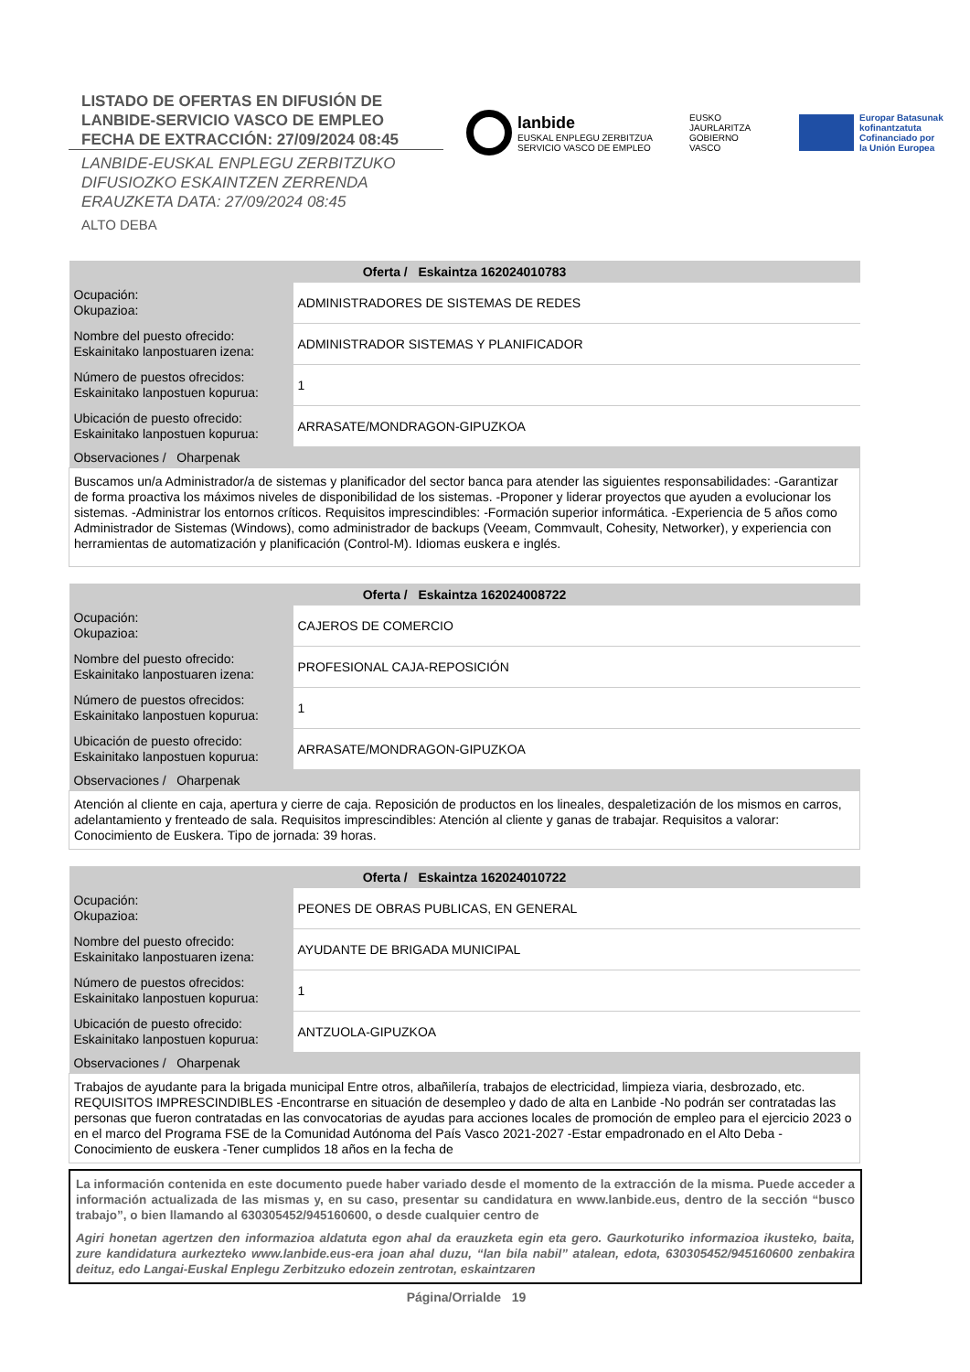LISTADO DE OFERTAS EN DIFUSIÓN DE
LANBIDE-SERVICIO VASCO DE EMPLEO
FECHA DE EXTRACCIÓN: 27/09/2024 08:45
LANBIDE-EUSKAL ENPLEGU ZERBITZUKO
DIFUSIOZKO ESKAINTZEN ZERRENDA
ERAUZKETA DATA: 27/09/2024 08:45
ALTO DEBA
lanbide
EUSKAL ENPLEGU ZERBITZUA
SERVICIO VASCO DE EMPLEO
EUSKO JAURLARITZA
GOBIERNO VASCO
Europar Batasunak
kofinantzatuta
Cofinanciado por
la Unión Europea
| Oferta / Eskaintza 162024010783 | |
| --- | --- |
| Ocupación: Okupazioa: | ADMINISTRADORES DE SISTEMAS DE REDES |
| Nombre del puesto ofrecido: Eskainitako lanpostuaren izena: | ADMINISTRADOR SISTEMAS Y PLANIFICADOR |
| Número de puestos ofrecidos: Eskainitako lanpostuen kopurua: | 1 |
| Ubicación de puesto ofrecido: Eskainitako lanpostuen kopurua: | ARRASATE/MONDRAGON-GIPUZKOA |
| Observaciones / Oharpenak | |
| Buscamos un/a Administrador/a de sistemas y planificador del sector banca para atender las siguientes responsabilidades: -Garantizar de forma proactiva los máximos niveles de disponibilidad de los sistemas. -Proponer y liderar proyectos que ayuden a evolucionar los sistemas. -Administrar los entornos críticos. Requisitos imprescindibles: -Formación superior informática. -Experiencia de 5 años como Administrador de Sistemas (Windows), como administrador de backups (Veeam, Commvault, Cohesity, Networker), y experiencia con herramientas de automatización y planificación (Control-M). Idiomas euskera e inglés. | |
| Oferta / Eskaintza 162024008722 | |
| --- | --- |
| Ocupación: Okupazioa: | CAJEROS DE COMERCIO |
| Nombre del puesto ofrecido: Eskainitako lanpostuaren izena: | PROFESIONAL CAJA-REPOSICIÓN |
| Número de puestos ofrecidos: Eskainitako lanpostuen kopurua: | 1 |
| Ubicación de puesto ofrecido: Eskainitako lanpostuen kopurua: | ARRASATE/MONDRAGON-GIPUZKOA |
| Observaciones / Oharpenak | |
| Atención al cliente en caja, apertura y cierre de caja. Reposición de productos en los lineales, despaletización de los mismos en carros, adelantamiento y frenteado de sala. Requisitos imprescindibles: Atención al cliente y ganas de trabajar. Requisitos a valorar: Conocimiento de Euskera. Tipo de jornada: 39 horas. | |
| Oferta / Eskaintza 162024010722 | |
| --- | --- |
| Ocupación: Okupazioa: | PEONES DE OBRAS PUBLICAS, EN GENERAL |
| Nombre del puesto ofrecido: Eskainitako lanpostuaren izena: | AYUDANTE DE BRIGADA MUNICIPAL |
| Número de puestos ofrecidos: Eskainitako lanpostuen kopurua: | 1 |
| Ubicación de puesto ofrecido: Eskainitako lanpostuen kopurua: | ANTZUOLA-GIPUZKOA |
| Observaciones / Oharpenak | |
| Trabajos de ayudante para la brigada municipal Entre otros, albañilería, trabajos de electricidad, limpieza viaria, desbrozado, etc. REQUISITOS IMPRESCINDIBLES -Encontrarse en situación de desempleo y dado de alta en Lanbide -No podrán ser contratadas las personas que fueron contratadas en las convocatorias de ayudas para acciones locales de promoción de empleo para el ejercicio 2023 o en el marco del Programa FSE de la Comunidad Autónoma del País Vasco 2021-2027 -Estar empadronado en el Alto Deba -Conocimiento de euskera -Tener cumplidos 18 años en la fecha de | |
La información contenida en este documento puede haber variado desde el momento de la extracción de la misma. Puede acceder a información actualizada de las mismas y, en su caso, presentar su candidatura en www.lanbide.eus, dentro de la sección “busco trabajo”, o bien llamando al 630305452/945160600, o desde cualquier centro de
Agiri honetan agertzen den informazioa aldatuta egon ahal da erauzketa egin eta gero. Gaurkoturiko informazioa ikusteko, baita, zure kandidatura aurkezteko www.lanbide.eus-era joan ahal duzu, “lan bila nabil” atalean, edota, 630305452/945160600 zenbakira deituz, edo Langai-Euskal Enplegu Zerbitzuko edozein zentrotan, eskaintzaren
Página/Orrialde 19